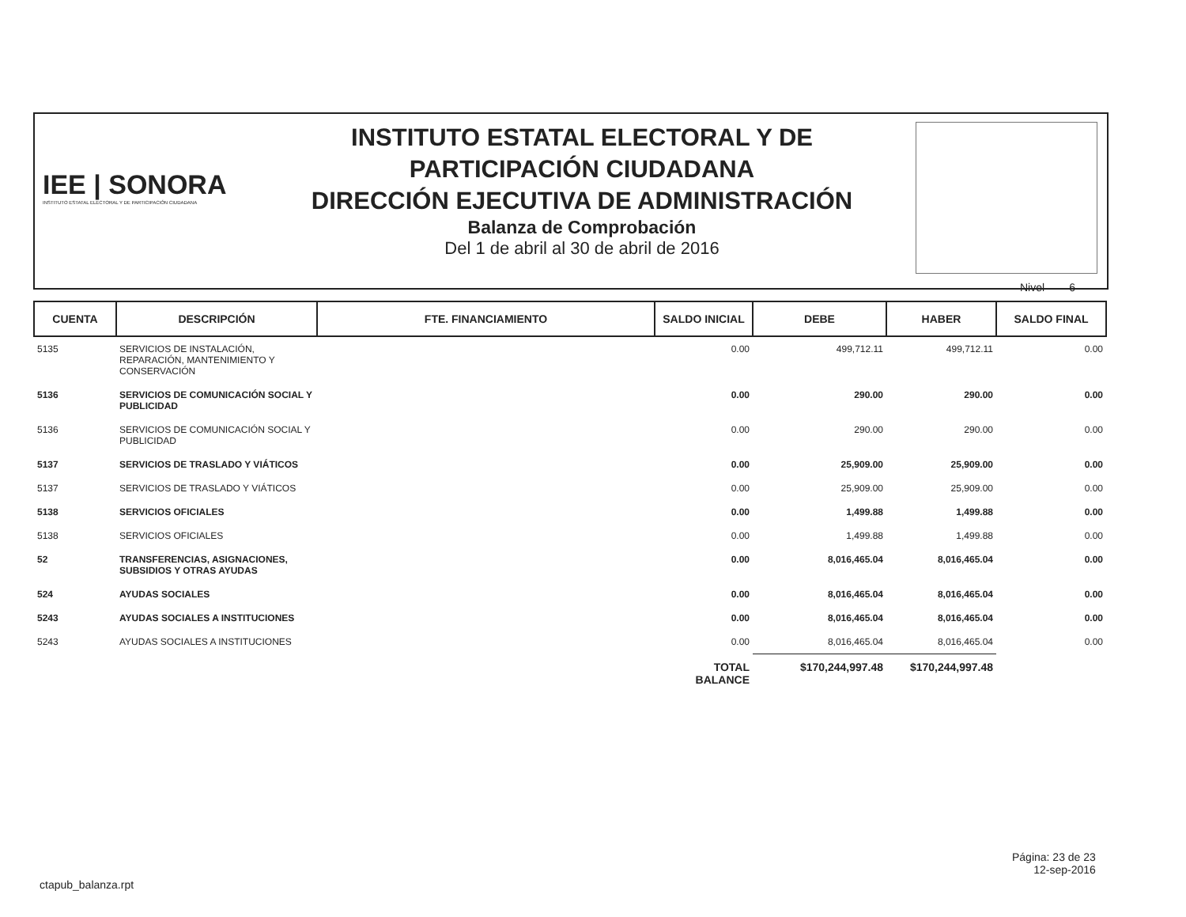IEE | SONORA
INSTITUTO ESTATAL ELECTORAL Y DE PARTICIPACIÓN CIUDADANA
INSTITUTO ESTATAL ELECTORAL Y DE
PARTICIPACIÓN CIUDADANA
DIRECCIÓN EJECUTIVA DE ADMINISTRACIÓN
Balanza de Comprobación
Del 1 de abril al 30 de abril de 2016
Nivel 6
| CUENTA | DESCRIPCIÓN | FTE. FINANCIAMIENTO | SALDO INICIAL | DEBE | HABER | SALDO FINAL |
| --- | --- | --- | --- | --- | --- | --- |
| 5135 | SERVICIOS DE INSTALACIÓN, REPARACIÓN, MANTENIMIENTO Y CONSERVACIÓN | | 0.00 | 499,712.11 | 499,712.11 | 0.00 |
| 5136 | SERVICIOS DE COMUNICACIÓN SOCIAL Y PUBLICIDAD | | 0.00 | 290.00 | 290.00 | 0.00 |
| 5136 | SERVICIOS DE COMUNICACIÓN SOCIAL Y PUBLICIDAD | | 0.00 | 290.00 | 290.00 | 0.00 |
| 5137 | SERVICIOS DE TRASLADO Y VIÁTICOS | | 0.00 | 25,909.00 | 25,909.00 | 0.00 |
| 5137 | SERVICIOS DE TRASLADO Y VIÁTICOS | | 0.00 | 25,909.00 | 25,909.00 | 0.00 |
| 5138 | SERVICIOS OFICIALES | | 0.00 | 1,499.88 | 1,499.88 | 0.00 |
| 5138 | SERVICIOS OFICIALES | | 0.00 | 1,499.88 | 1,499.88 | 0.00 |
| 52 | TRANSFERENCIAS, ASIGNACIONES, SUBSIDIOS Y OTRAS AYUDAS | | 0.00 | 8,016,465.04 | 8,016,465.04 | 0.00 |
| 524 | AYUDAS SOCIALES | | 0.00 | 8,016,465.04 | 8,016,465.04 | 0.00 |
| 5243 | AYUDAS SOCIALES A INSTITUCIONES | | 0.00 | 8,016,465.04 | 8,016,465.04 | 0.00 |
| 5243 | AYUDAS SOCIALES A INSTITUCIONES | | 0.00 | 8,016,465.04 | 8,016,465.04 | 0.00 |
| | | | TOTAL BALANCE | $170,244,997.48 | $170,244,997.48 | |
Página: 23 de 23
12-sep-2016
ctapub_balanza.rpt